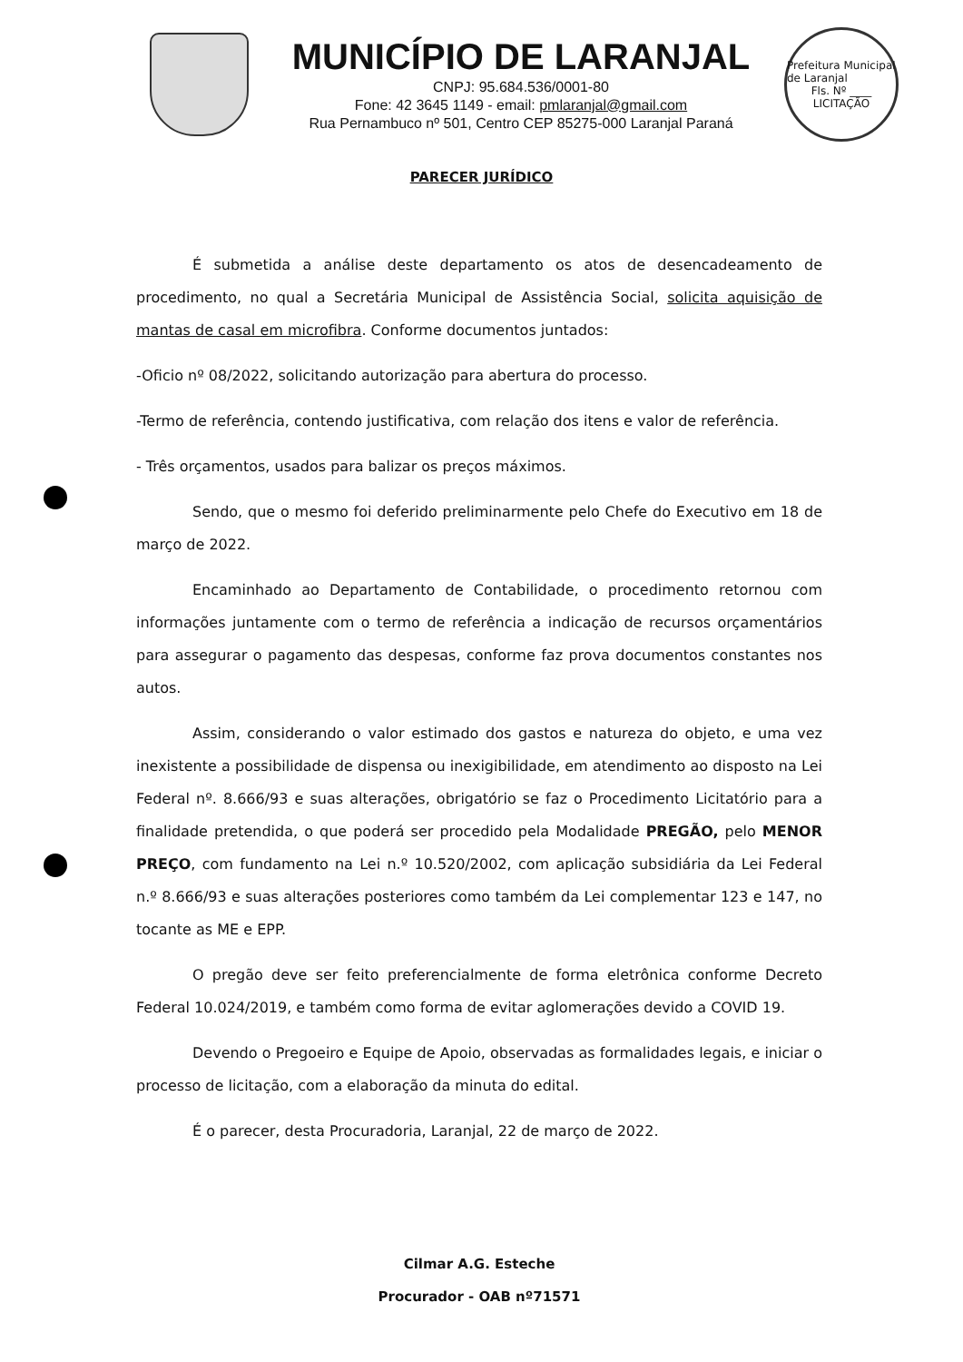MUNICÍPIO DE LARANJAL
CNPJ: 95.684.536/0001-80
Fone: 42 3645 1149 - email: pmlaranjal@gmail.com
Rua Pernambuco nº 501, Centro CEP 85275-000 Laranjal Paraná
Prefeitura Municipal de Laranjal
Fls. Nº ____
LICITAÇÃO
PARECER JURÍDICO
É submetida a análise deste departamento os atos de desencadeamento de procedimento, no qual a Secretária Municipal de Assistência Social, solicita aquisição de mantas de casal em microfibra. Conforme documentos juntados:
-Oficio nº 08/2022, solicitando autorização para abertura do processo.
-Termo de referência, contendo justificativa, com relação dos itens e valor de referência.
- Três orçamentos, usados para balizar os preços máximos.
Sendo, que o mesmo foi deferido preliminarmente pelo Chefe do Executivo em 18 de março de 2022.
Encaminhado ao Departamento de Contabilidade, o procedimento retornou com informações juntamente com o termo de referência a indicação de recursos orçamentários para assegurar o pagamento das despesas, conforme faz prova documentos constantes nos autos.
Assim, considerando o valor estimado dos gastos e natureza do objeto, e uma vez inexistente a possibilidade de dispensa ou inexigibilidade, em atendimento ao disposto na Lei Federal nº. 8.666/93 e suas alterações, obrigatório se faz o Procedimento Licitatório para a finalidade pretendida, o que poderá ser procedido pela Modalidade PREGÃO, pelo MENOR PREÇO, com fundamento na Lei n.º 10.520/2002, com aplicação subsidiária da Lei Federal n.º 8.666/93 e suas alterações posteriores como também da Lei complementar 123 e 147, no tocante as ME e EPP.
O pregão deve ser feito preferencialmente de forma eletrônica conforme Decreto Federal 10.024/2019, e também como forma de evitar aglomerações devido a COVID 19.
Devendo o Pregoeiro e Equipe de Apoio, observadas as formalidades legais, e iniciar o processo de licitação, com a elaboração da minuta do edital.
É o parecer, desta Procuradoria, Laranjal, 22 de março de 2022.
Cilmar A.G. Esteche
Procurador - OAB nº71571